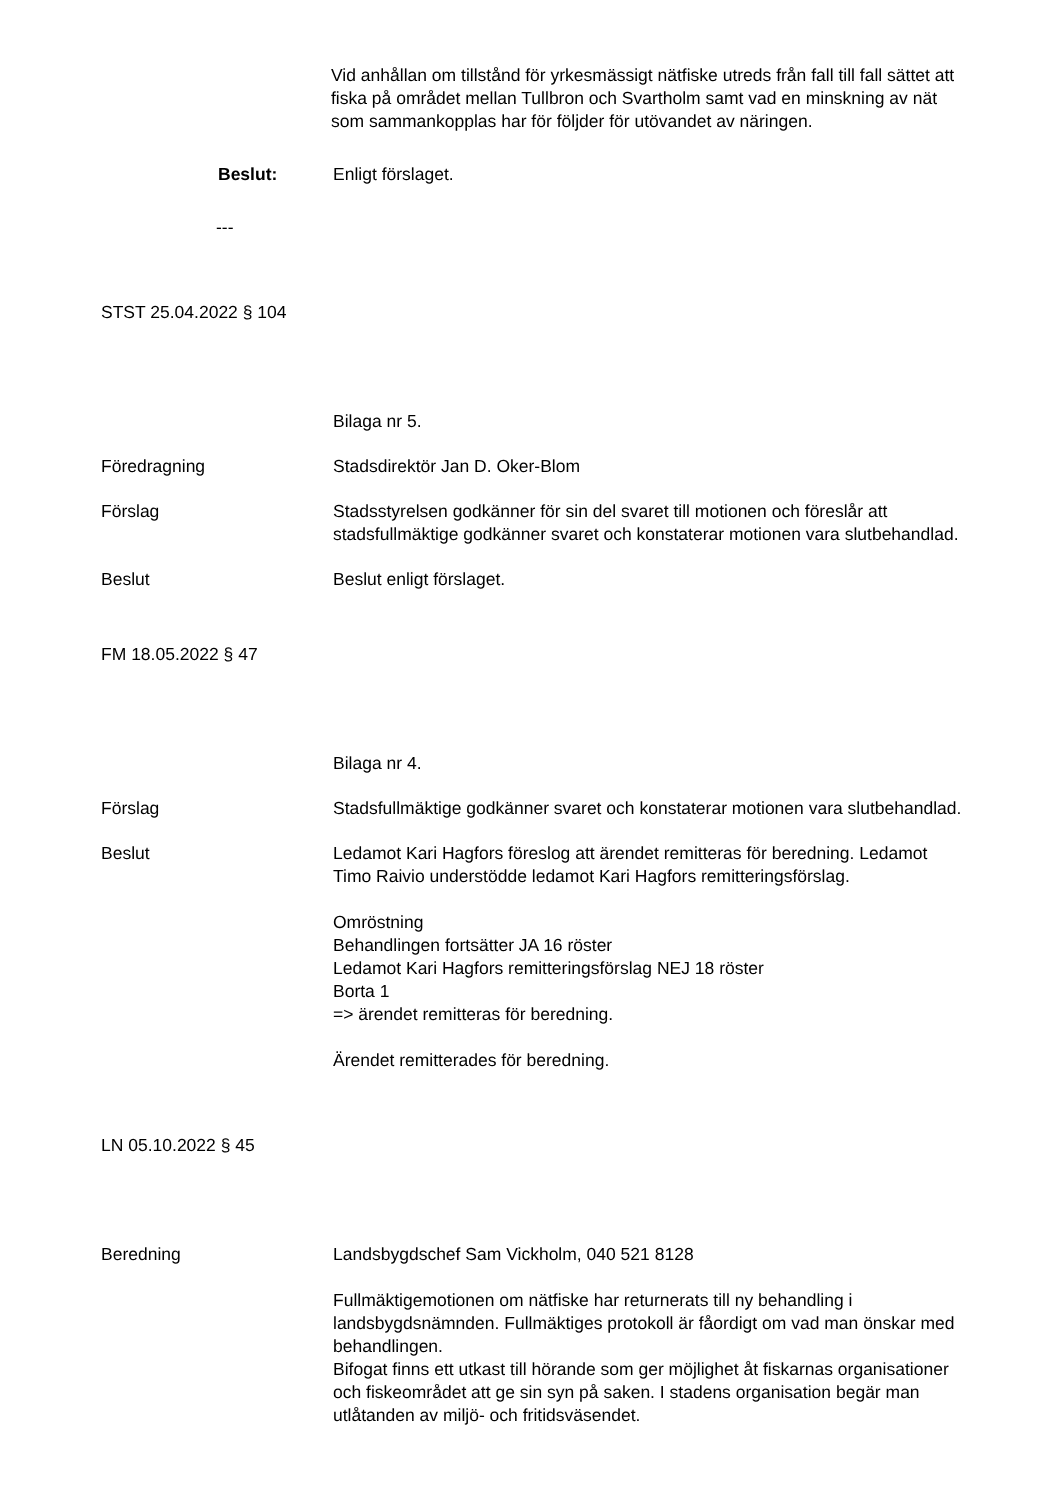Vid anhållan om tillstånd för yrkesmässigt nätfiske utreds från fall till fall sättet att fiska på området mellan Tullbron och Svartholm samt vad en minskning av nät som sammankopplas har för följder för utövandet av näringen.
Beslut: Enligt förslaget.
---
STST 25.04.2022 § 104
Bilaga nr 5.
Föredragning Stadsdirektör Jan D. Oker-Blom
Förslag Stadsstyrelsen godkänner för sin del svaret till motionen och föreslår att stadsfullmäktige godkänner svaret och konstaterar motionen vara slutbehandlad.
Beslut Beslut enligt förslaget.
FM 18.05.2022 § 47
Bilaga nr 4.
Förslag Stadsfullmäktige godkänner svaret och konstaterar motionen vara slutbehandlad.
Beslut Ledamot Kari Hagfors föreslog att ärendet remitteras för beredning. Ledamot Timo Raivio understödde ledamot Kari Hagfors remitteringsförslag.
Omröstning
Behandlingen fortsätter JA 16 röster
Ledamot Kari Hagfors remitteringsförslag NEJ 18 röster
Borta 1
=> ärendet remitteras för beredning.
Ärendet remitterades för beredning.
LN 05.10.2022 § 45
Beredning Landsbygdschef Sam Vickholm, 040 521 8128
Fullmäktigemotionen om nätfiske har returnerats till ny behandling i landsbygdsnämnden. Fullmäktiges protokoll är fåordigt om vad man önskar med behandlingen.
Bifogat finns ett utkast till hörande som ger möjlighet åt fiskarnas organisationer och fiskeområdet att ge sin syn på saken. I stadens organisation begär man utlåtanden av miljö- och fritidsväsendet.